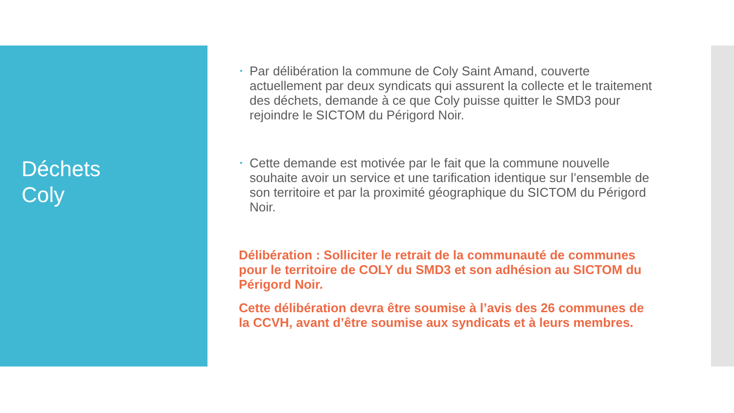Déchets
Coly
• Par délibération la commune de Coly Saint Amand, couverte actuellement par deux syndicats qui assurent la collecte et le traitement des déchets, demande à ce que Coly puisse quitter le SMD3 pour rejoindre le SICTOM du Périgord Noir.
• Cette demande est motivée par le fait que la commune nouvelle souhaite avoir un service et une tarification identique sur l’ensemble de son territoire et par la proximité géographique du SICTOM du Périgord Noir.
Délibération : Solliciter le retrait de la communauté de communes pour le territoire de COLY du SMD3 et son adhésion au SICTOM du Périgord Noir.
Cette délibération devra être soumise à l’avis des 26 communes de la CCVH, avant d’être soumise aux syndicats et à leurs membres.